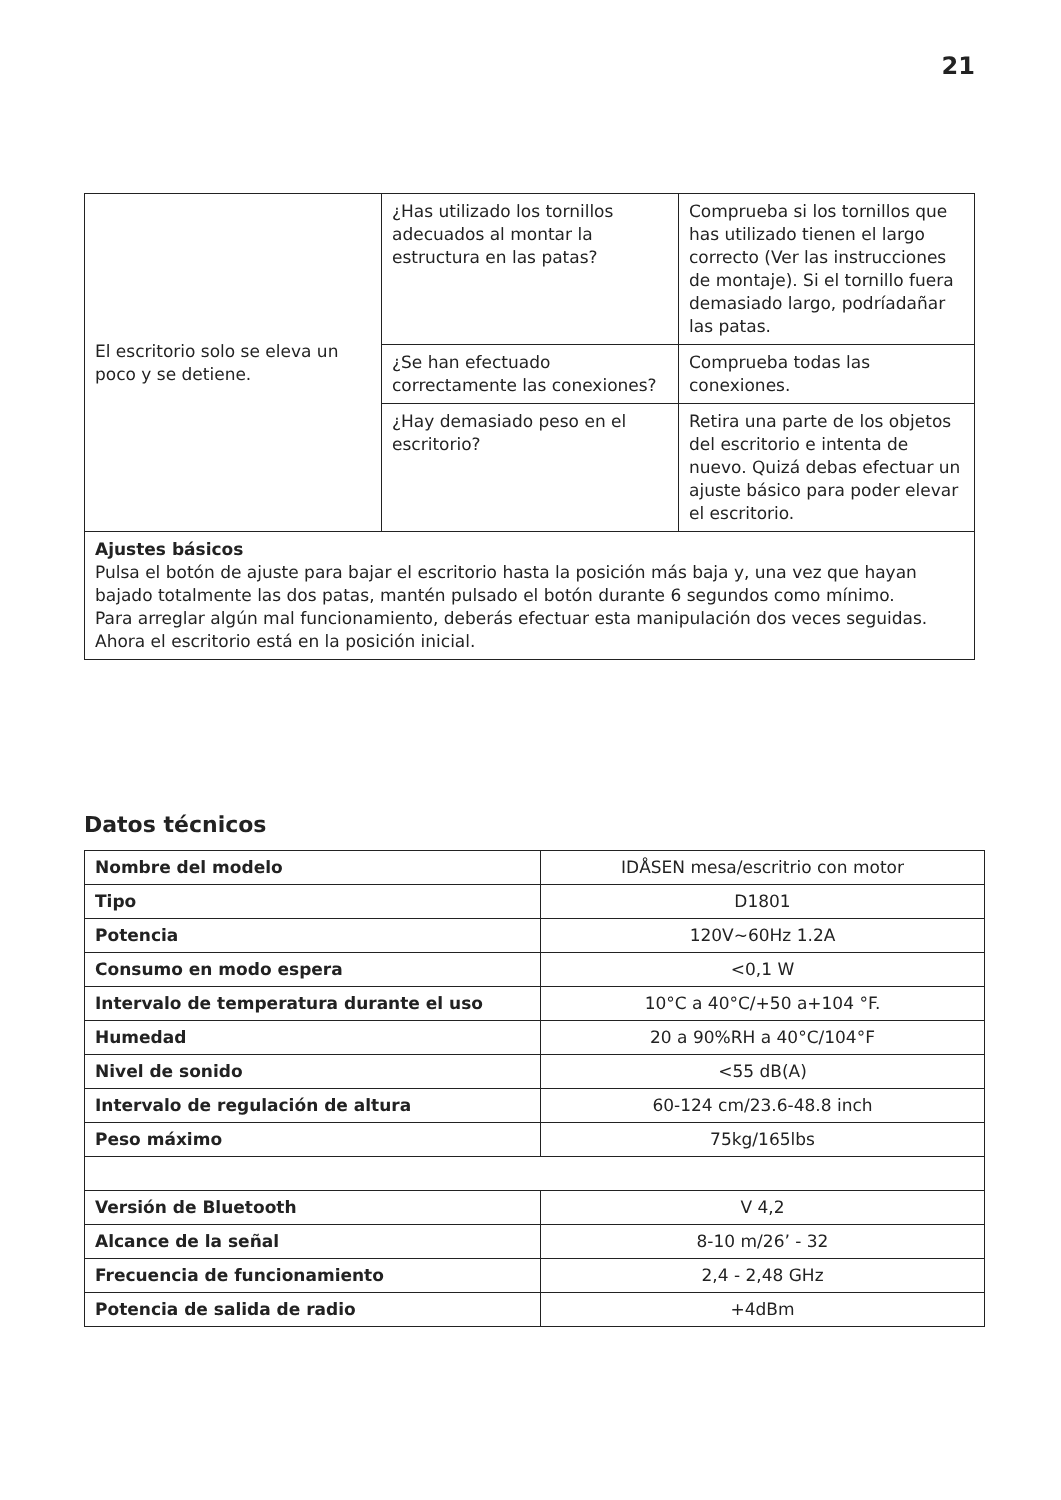21
| El escritorio solo se eleva un poco y se detiene. | ¿Has utilizado los tornillos adecuados al montar la estructura en las patas? | Comprueba si los tornillos que has utilizado tienen el largo correcto (Ver las instrucciones de montaje). Si el tornillo fuera demasiado largo, podríadañar las patas. |
| | ¿Se han efectuado correctamente las conexiones? | Comprueba todas las conexiones. |
| | ¿Hay demasiado peso en el escritorio? | Retira una parte de los objetos del escritorio e intenta de nuevo. Quizá debas efectuar un ajuste básico para poder elevar el escritorio. |
| Ajustes básicos Pulsa el botón de ajuste para bajar el escritorio hasta la posición más baja y, una vez que hayan bajado totalmente las dos patas, mantén pulsado el botón durante 6 segundos como mínimo. Para arreglar algún mal funcionamiento, deberás efectuar esta manipulación dos veces seguidas. Ahora el escritorio está en la posición inicial. | | |
Datos técnicos
| Nombre del modelo | IDÅSEN mesa/escritrio con motor |
| Tipo | D1801 |
| Potencia | 120V~60Hz 1.2A |
| Consumo en modo espera | <0,1 W |
| Intervalo de temperatura durante el uso | 10°C a 40°C/+50 a+104 °F. |
| Humedad | 20 a 90%RH a 40°C/104°F |
| Nivel de sonido | <55 dB(A) |
| Intervalo de regulación de altura | 60-124 cm/23.6-48.8 inch |
| Peso máximo | 75kg/165lbs |
| Versión de Bluetooth | V 4,2 |
| Alcance de la señal | 8-10 m/26’ - 32 |
| Frecuencia de funcionamiento | 2,4 - 2,48 GHz |
| Potencia de salida de radio | +4dBm |